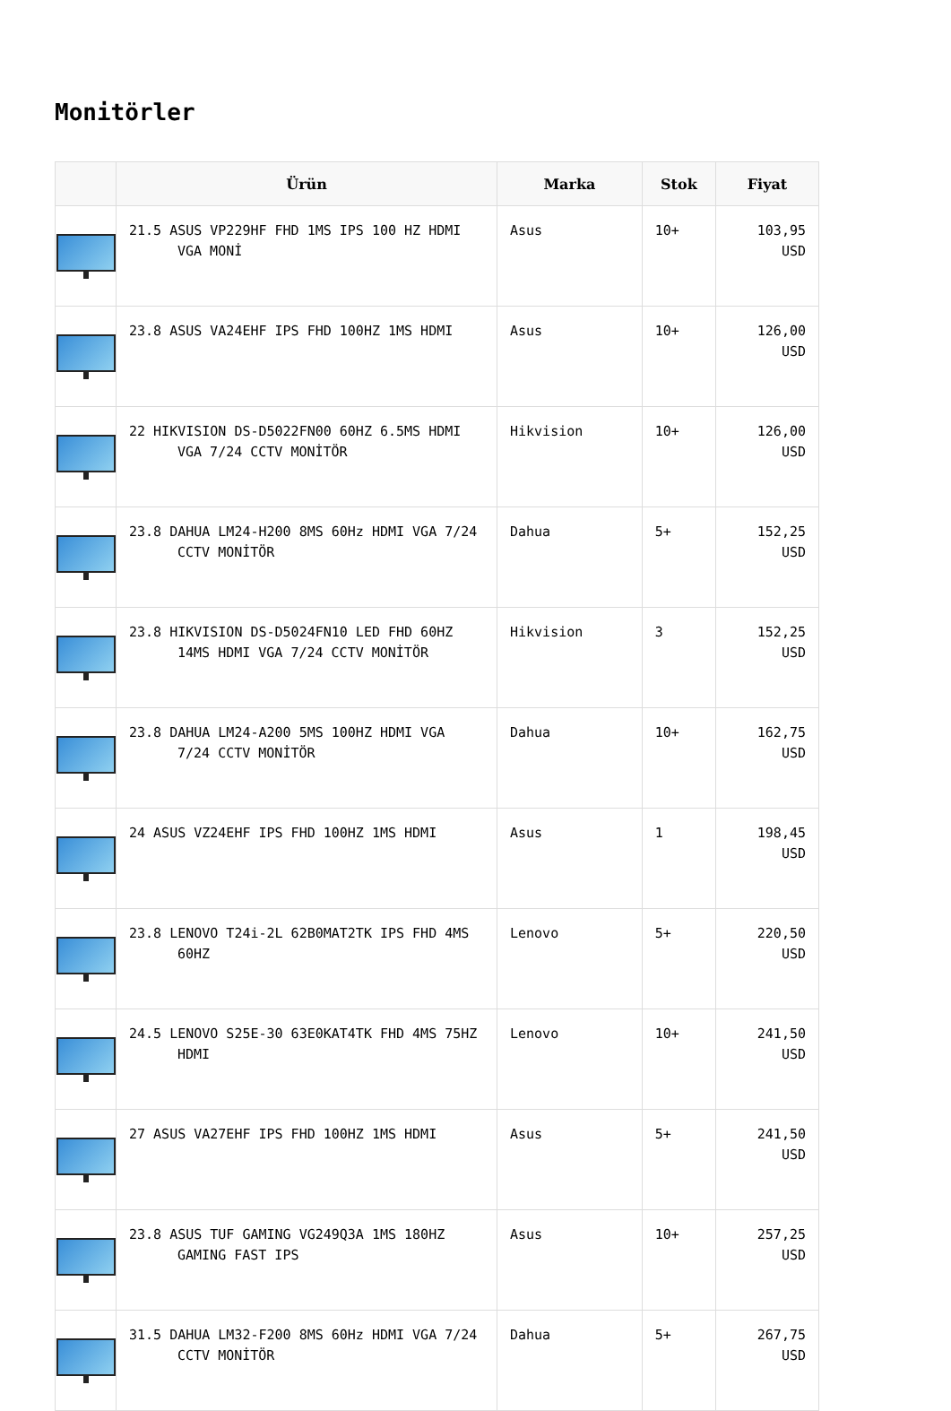Monitörler
| | Ürün | Marka | Stok | Fiyat |
| --- | --- | --- | --- | --- |
| | 21.5 ASUS VP229HF FHD 1MS IPS 100 HZ HDMI VGA MONİ | Asus | 10+ | 103,95 USD |
| | 23.8 ASUS VA24EHF IPS FHD 100HZ 1MS HDMI | Asus | 10+ | 126,00 USD |
| | 22 HIKVISION DS-D5022FN00 60HZ 6.5MS HDMI VGA 7/24 CCTV MONİTÖR | Hikvision | 10+ | 126,00 USD |
| | 23.8 DAHUA LM24-H200 8MS 60Hz HDMI VGA 7/24 CCTV MONİTÖR | Dahua | 5+ | 152,25 USD |
| | 23.8 HIKVISION DS-D5024FN10 LED FHD 60HZ 14MS HDMI VGA 7/24 CCTV MONİTÖR | Hikvision | 3 | 152,25 USD |
| | 23.8 DAHUA LM24-A200 5MS 100HZ HDMI VGA 7/24 CCTV MONİTÖR | Dahua | 10+ | 162,75 USD |
| | 24 ASUS VZ24EHF IPS FHD 100HZ 1MS HDMI | Asus | 1 | 198,45 USD |
| | 23.8 LENOVO T24i-2L 62B0MAT2TK IPS FHD 4MS 60HZ | Lenovo | 5+ | 220,50 USD |
| | 24.5 LENOVO S25E-30 63E0KAT4TK FHD 4MS 75HZ HDMI | Lenovo | 10+ | 241,50 USD |
| | 27 ASUS VA27EHF IPS FHD 100HZ 1MS HDMI | Asus | 5+ | 241,50 USD |
| | 23.8 ASUS TUF GAMING VG249Q3A 1MS 180HZ GAMING FAST IPS | Asus | 10+ | 257,25 USD |
| | 31.5 DAHUA LM32-F200 8MS 60Hz HDMI VGA 7/24 CCTV MONİTÖR | Dahua | 5+ | 267,75 USD |